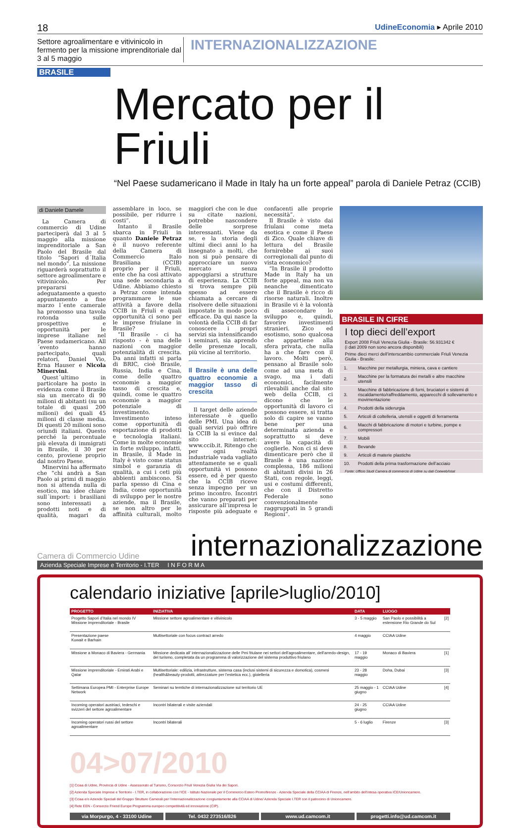18 UdineEconomia ▸ Aprile 2010
Settore agroalimentare e vitivinicolo in fermento per la missione imprenditoriale dal 3 al 5 maggio
INTERNAZIONALIZZAZIONE
BRASILE
Mercato per il Friuli
“Nel Paese sudamericano il Made in Italy ha un forte appeal” parola di Daniele Petraz (CCIB)
di Daniele Damele
La Camera di commercio di Udine parteciperà dal 3 al 5 maggio alla missione imprenditoriale a San Paolo del Brasile dal titolo “Sapori d´Italia nel mondo”. La missione riguarderà soprattutto il settore agroalimentare e vitivinicolo. Per prepararsi adeguatamente a questo appuntamento a fine marzo l´ente camerale ha promosso una tavola rotonda sulle prospettive e opportunità per le imprese italiane nel Paese sudamericano. All´evento hanno partecipato, quali relatori, Daniel Vio, Erna Hauser e Nicola Minervini.
Quest´ultimo in particolare ha posto in evidenza come il Brasile sia un mercato di 90 milioni di abitanti (su un totale di quasi 200 milioni) dei quali 45 milioni di classe media. Di questi 20 milioni sono oriundi italiani. Questo perché la percentuale più elevata di immigrati in Brasile, il 30 per cento, proviene proprio dal nostro Paese.
Minervini ha affermato che “chi andrà a San Paolo ai primi di maggio non si attenda nulla di esotico, ma idee chiare sull´import: i brasiliani sono interessati a prodotti noti e di qualità, magari da assemblare in loco, se possibile, per ridurre i costi”.
Intanto il Brasile sbarca in Friuli in quanto Daniele Petraz è il nuovo referente della Camera di Commercio Italo Brasiliana (CCIB) proprio per il Friuli, ente che ha così attivato una sede secondaria a Udine. Abbiamo chiesto a Petraz come intenda programmare le sue attività a favore della CCIB in Friuli e quali opportunità ci sono per le imprese friulane in Brasile?
“Il Brasile - ci ha risposto - è una delle nazioni con maggior potenzialità di crescita. Da anni infatti si parla di BRIC, cioè Brasile, Russia, India e Cina, come delle quattro economie a maggior tasso di crescita e, quindi, come le quattro economie a maggior potenziale di investimento. Investimento inteso come opportunità di esportazione di prodotti e tecnologia italiani. Come in molte economie in forte sviluppo, infatti, in Brasile, il Made in Italy è visto come status simbol e garanzia di qualità, a cui i ceti più abbienti ambiscono. Si parla spesso di Cina e India, come opportunità di sviluppo per le nostre aziende, ma il Brasile, se non altro per le affinità culturali, molto maggiori che con le due su citate nazioni, potrebbe nascondere delle sorprese interessanti. Viene da se, e la storia degli ultimi dieci anni lo ha insegnato a molti, che non si può pensare di approcciare un nuovo mercato senza appoggiarsi a strutture di esperienza. La CCIB si trova sempre più spesso ad essere chiamata a cercare di risolvere delle situazioni impostate in modo poco efficace. Da qui nasce la volontà della CCIB di far conoscere i propri servizi sia intensificando i seminari, sia aprendo delle presenze locali, più vicine al territorio.
Il Brasile è una delle quattro economie a maggior tasso di crescita
Il target delle aziende interessate è quello delle PMI. Una idea di quali servizi può offrire la CCIB la si evince dal sito internet: www.ccib.it. Ritengo che per ogni realtà industriale vada vagliato attentamente se e quali opportunità vi possono essere, ed è per questo che la CCIB riceve senza impegno per un primo incontro. Incontri che vanno preparati per assicurare all’impresa le risposte più adeguate e confacenti alle proprie necessità”.
Il Brasile è visto dai friulani come meta esotica e come il Paese di Zico. Quale chiave di lettura del Brasile fornirebbe ai suoi corregionali dal punto di vista economico?
“In Brasile il prodotto Made in Italy ha un forte appeal, ma non va neanche dimenticato che il Brasile è ricco di risorse naturali. Inoltre in Brasile vi è la volontà di assecondare lo sviluppo e, quindi, favorire investimenti stranieri. Zico ed esotismo, sono qualcosa che appartiene alla sfera privata, che nulla ha a che fare con il lavoro. Molti però, pensano al Brasile solo come ad una meta di svago, ma i dati economici, facilmente rilevabili anche dal sito web della CCIB, ci dicono che le opportunità di lavoro ci possono essere, si tratta solo di capire se vanno bene per una determinata azienda e soprattutto si deve avere la capacità di coglierle. Non ci si deve dimenticare però che il Brasile è una nazione complessa, 186 milioni di abitanti divisi in 26 Stati, con regole, leggi, usi e costumi differenti, che con il Distretto Federale sono convenzionalmente raggruppati in 5 grandi Regioni”.
BRASILE IN CIFRE
I top dieci dell’export
Export 2008 Friuli Venezia Giulia - Brasile: 56.931342 €
(i dati 2009 non sono ancora disponibili)
Prime dieci merci dell’interscambio commerciale Friuli Venezia Giulia - Brasile:
| 1. | Macchine per metallurgia, miniera, cava e cantiere |
| 2. | Macchine per la formatura dei metalli e altre macchine utensili |
| 3. | Macchine di fabbricazione di forni, bruciatori e sistemi di riscaldamento/raffreddamento, apparecchi di sollevamento e movimentazione |
| 4. | Prodotti della siderurgia |
| 5. | Articoli di coltelleria, utensili e oggetti di ferramenta |
| 6. | Macchi di fabbricazione di motori e turbine, pompe e compressori |
| 7. | Mobili |
| 8. | Bevande |
| 9. | Articoli di materie plastiche |
| 10. | Prodotti della prima trasformazione dell’acciaio |
Fonte: Ufficio Studi Camera di commercio di Udine su dati Coeweb/Istat
Camera di Commercio Udine internazionalizzazione
Azienda Speciale Imprese e Territorio - I.TER I N F O R M A
calendario iniziative [aprile>luglio/2010]
| PROGETTO | INIZIATIVA | DATA | LUOGO | |
| --- | --- | --- | --- | --- |
| Progetto Sapori d’Italia nel mondo IV Missione imprenditoriale - Brasile | Missione settore agroalimentare e vitivinicolo | 3 - 5 maggio | San Paolo e possibilità a estensione Rio Grande do Sul | [2] |
| Presentazione paese Kuwait e Barhain | Multisettoriale con focus contract arredo | 4 maggio | CCIAA Udine | |
| Missione a Monaco di Baviera - Germania | Missione dedicata all’ internazionalizzazione delle Pmi friulane nei settori dell’agroalimentare, dell’arredo-design, del turismo, completata da un programma di valorizzazione del sistema produttivo friulano | 17 - 19 maggio | Monaco di Baviera | [1] |
| Missione imprenditoriale - Emirati Arabi e Qatar | Multisettoriale: edilizia, infrastrutture, sistema casa (inclusi sistemi di sicurezza e domotica), cosmesi (health&beauty-prodotti, attrezzature per l’estetica ecc.), gioielleria | 23 - 28 maggio | Doha, Dubai | [3] |
| Settimana Europea PMI - Enterprise Europe Network | Seminari su temtiche di internazionalizzazione sul territorio UE | 25 maggio - 1 giugno | CCIAA Udine | [4] |
| Incoming operatori austriaci, tedeschi e svizzeri del settore agroalimentare | Incontri bilaterali e visite aziendali | 24 - 25 giugno | CCIAA Udine | |
| Incoming operatori russi del settore agroalimentare | Incontri bilaterali | 5 - 6 luglio | Firenze | [3] |
04>07/2010
[1] Cciaa di Udine, Provincia di Udine - Assessorato al Turismo, Consorzio Friuli Venezia Giulia Via dei Sapori.
[2] Azienda Speciale Imprese e Territorio - I.TER, in collaborazione con l’ICE - Istituto Nazionale per il Commercio Estero Promofirenze - Azienda Speciale della CCIAA di Firenze, nell’ambito dell’intesa operativa ICE/Unioncamere.
[3] Cciaa e/o Aziende Speciali del Gruppo Strutture Camerali per l’internazionalizzazione congiuntamente alla CCIAA di Udine/ Azienda Speciale I.TER con il patrocinio di Unioncamere.
[4] Rete EEN - Consorzio Friend Europe Programma europeo competitività ed innovazione (CIP).
via Morpurgo, 4 - 33100 Udine Tel. 0432 273516/826 www.ud.camcom.it progetti.info@ud.camcom.it